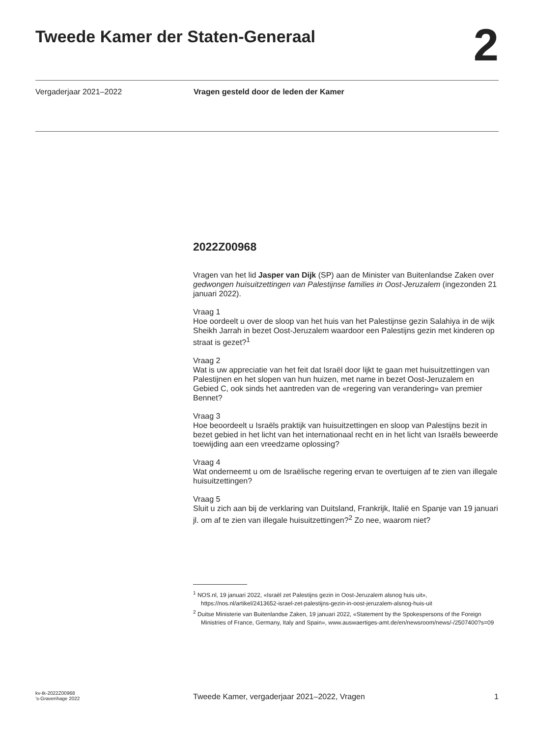Tweede Kamer der Staten-Generaal
2
Vergaderjaar 2021–2022 Vragen gesteld door de leden der Kamer
2022Z00968
Vragen van het lid Jasper van Dijk (SP) aan de Minister van Buitenlandse Zaken over gedwongen huisuitzettingen van Palestijnse families in Oost-Jeruzalem (ingezonden 21 januari 2022).
Vraag 1
Hoe oordeelt u over de sloop van het huis van het Palestijnse gezin Salahiya in de wijk Sheikh Jarrah in bezet Oost-Jeruzalem waardoor een Palestijns gezin met kinderen op straat is gezet?<sup>1</sup>
Vraag 2
Wat is uw appreciatie van het feit dat Israël door lijkt te gaan met huisuitzettingen van Palestijnen en het slopen van hun huizen, met name in bezet Oost-Jeruzalem en Gebied C, ook sinds het aantreden van de «regering van verandering» van premier Bennet?
Vraag 3
Hoe beoordeelt u Israëls praktijk van huisuitzettingen en sloop van Palestijns bezit in bezet gebied in het licht van het internationaal recht en in het licht van Israëls beweerde toewijding aan een vreedzame oplossing?
Vraag 4
Wat onderneemt u om de Israëlische regering ervan te overtuigen af te zien van illegale huisuitzettingen?
Vraag 5
Sluit u zich aan bij de verklaring van Duitsland, Frankrijk, Italië en Spanje van 19 januari jl. om af te zien van illegale huisuitzettingen?<sup>2</sup> Zo nee, waarom niet?
<sup>1</sup> NOS.nl, 19 januari 2022, «Israël zet Palestijns gezin in Oost-Jeruzalem alsnog huis uit», https://nos.nl/artikel/2413652-israel-zet-palestijns-gezin-in-oost-jeruzalem-alsnog-huis-uit
<sup>2</sup> Duitse Ministerie van Buitenlandse Zaken, 19 januari 2022, «Statement by the Spokespersons of the Foreign Ministries of France, Germany, Italy and Spain», www.auswaertiges-amt.de/en/newsroom/news/-/2507400?s=09
kv-tk-2022Z00968
’s-Gravenhage 2022
Tweede Kamer, vergaderjaar 2021–2022, Vragen
1